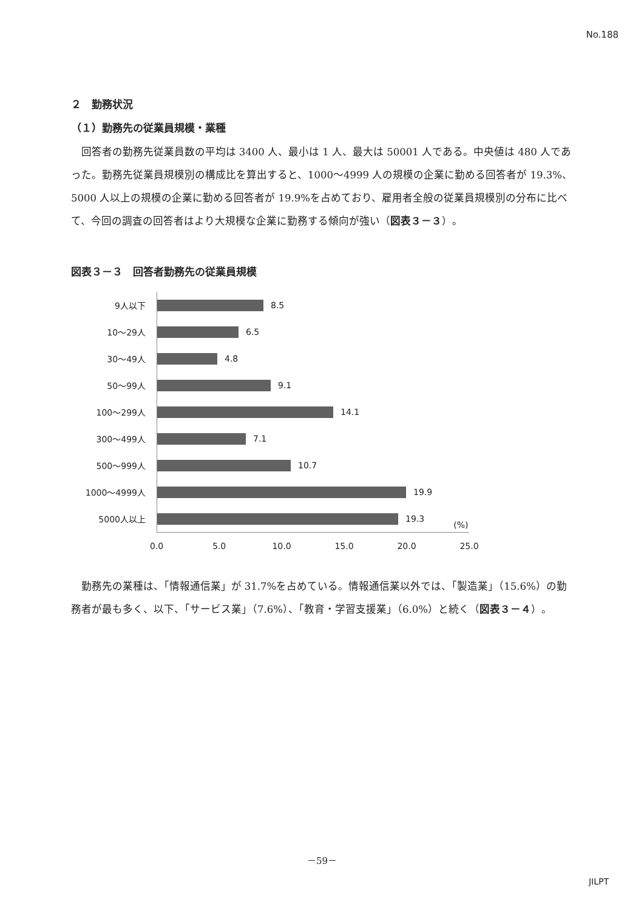No.188
２　勤務状況
（１）勤務先の従業員規模・業種
回答者の勤務先従業員数の平均は 3400 人、最小は 1 人、最大は 50001 人である。中央値は 480 人であった。勤務先従業員規模別の構成比を算出すると、1000～4999 人の規模の企業に勤める回答者が 19.3%、5000 人以上の規模の企業に勤める回答者が 19.9%を占めており、雇用者全般の従業員規模別の分布に比べて、今回の調査の回答者はより大規模な企業に勤務する傾向が強い（図表３－３）。
図表３－３　回答者勤務先の従業員規模
9人以下
8.5
10～29人
6.5
30～49人
4.8
50～99人
9.1
100～299人
14.1
300～499人
7.1
500～999人
10.7
1000～4999人
19.9
5000人以上
19.3 (%)
0.0 5.0 10.0 15.0 20.0 25.0
勤務先の業種は、「情報通信業」が 31.7%を占めている。情報通信業以外では、「製造業」（15.6%）の勤務者が最も多く、以下、「サービス業」（7.6%）、「教育・学習支援業」（6.0%）と続く（図表３－４）。
－59－
JILPT